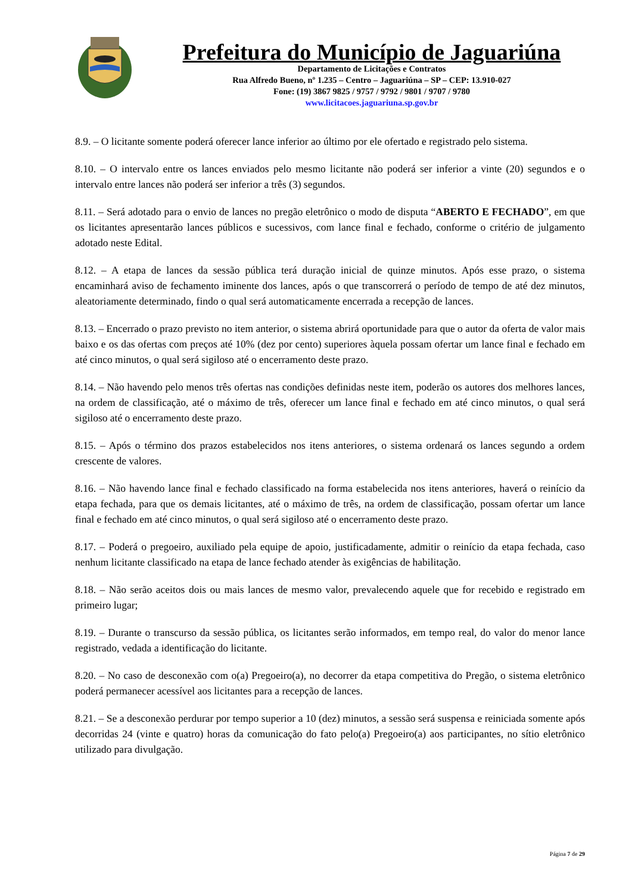Prefeitura do Município de Jaguariúna
Departamento de Licitações e Contratos
Rua Alfredo Bueno, nº 1.235 – Centro – Jaguariúna – SP – CEP: 13.910-027
Fone: (19) 3867 9825 / 9757 / 9792 / 9801 / 9707 / 9780
www.licitacoes.jaguariuna.sp.gov.br
8.9. – O licitante somente poderá oferecer lance inferior ao último por ele ofertado e registrado pelo sistema.
8.10. – O intervalo entre os lances enviados pelo mesmo licitante não poderá ser inferior a vinte (20) segundos e o intervalo entre lances não poderá ser inferior a três (3) segundos.
8.11. – Será adotado para o envio de lances no pregão eletrônico o modo de disputa “ABERTO E FECHADO”, em que os licitantes apresentarão lances públicos e sucessivos, com lance final e fechado, conforme o critério de julgamento adotado neste Edital.
8.12. – A etapa de lances da sessão pública terá duração inicial de quinze minutos. Após esse prazo, o sistema encaminhará aviso de fechamento iminente dos lances, após o que transcorrerá o período de tempo de até dez minutos, aleatoriamente determinado, findo o qual será automaticamente encerrada a recepção de lances.
8.13. – Encerrado o prazo previsto no item anterior, o sistema abrirá oportunidade para que o autor da oferta de valor mais baixo e os das ofertas com preços até 10% (dez por cento) superiores àquela possam ofertar um lance final e fechado em até cinco minutos, o qual será sigiloso até o encerramento deste prazo.
8.14. – Não havendo pelo menos três ofertas nas condições definidas neste item, poderão os autores dos melhores lances, na ordem de classificação, até o máximo de três, oferecer um lance final e fechado em até cinco minutos, o qual será sigiloso até o encerramento deste prazo.
8.15. – Após o término dos prazos estabelecidos nos itens anteriores, o sistema ordenará os lances segundo a ordem crescente de valores.
8.16. – Não havendo lance final e fechado classificado na forma estabelecida nos itens anteriores, haverá o reinício da etapa fechada, para que os demais licitantes, até o máximo de três, na ordem de classificação, possam ofertar um lance final e fechado em até cinco minutos, o qual será sigiloso até o encerramento deste prazo.
8.17. – Poderá o pregoeiro, auxiliado pela equipe de apoio, justificadamente, admitir o reinício da etapa fechada, caso nenhum licitante classificado na etapa de lance fechado atender às exigências de habilitação.
8.18. – Não serão aceitos dois ou mais lances de mesmo valor, prevalecendo aquele que for recebido e registrado em primeiro lugar;
8.19. – Durante o transcurso da sessão pública, os licitantes serão informados, em tempo real, do valor do menor lance registrado, vedada a identificação do licitante.
8.20. – No caso de desconexão com o(a) Pregoeiro(a), no decorrer da etapa competitiva do Pregão, o sistema eletrônico poderá permanecer acessível aos licitantes para a recepção de lances.
8.21. – Se a desconexão perdurar por tempo superior a 10 (dez) minutos, a sessão será suspensa e reiniciada somente após decorridas 24 (vinte e quatro) horas da comunicação do fato pelo(a) Pregoeiro(a) aos participantes, no sítio eletrônico utilizado para divulgação.
Página 7 de 29